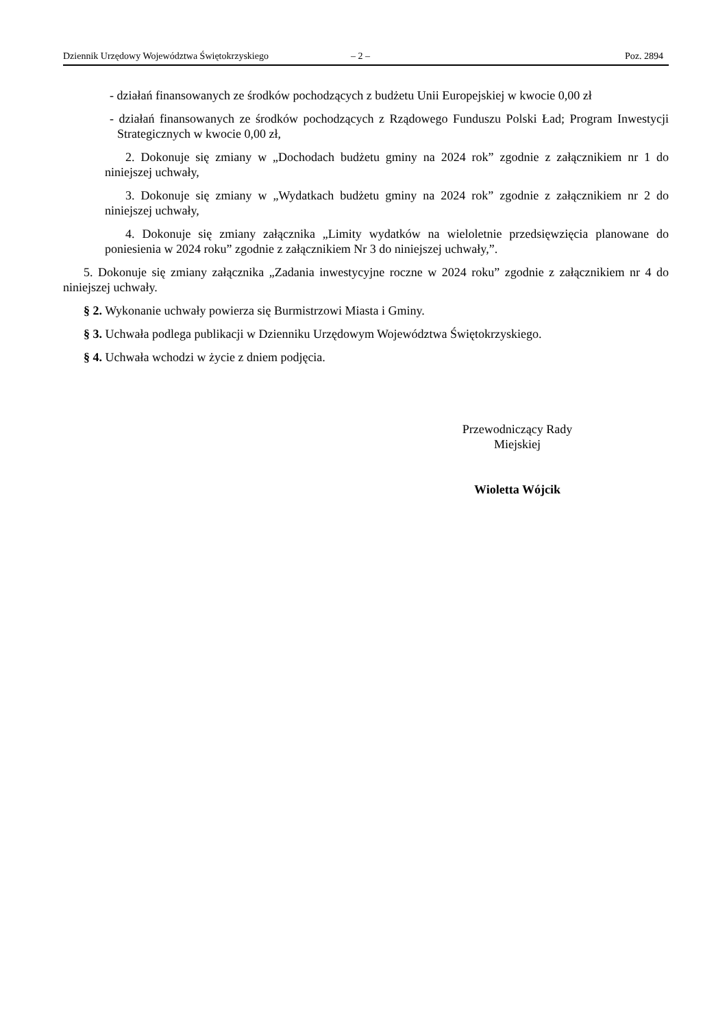Dziennik Urzędowy Województwa Świętokrzyskiego – 2 – Poz. 2894
- działań finansowanych ze środków pochodzących z budżetu Unii Europejskiej w kwocie 0,00 zł
- działań finansowanych ze środków pochodzących z Rządowego Funduszu Polski Ład; Program Inwestycji Strategicznych w kwocie 0,00 zł,
2. Dokonuje się zmiany w „Dochodach budżetu gminy na 2024 rok” zgodnie z załącznikiem nr 1 do niniejszej uchwały,
3. Dokonuje się zmiany w „Wydatkach budżetu gminy na 2024 rok” zgodnie z załącznikiem nr 2 do niniejszej uchwały,
4. Dokonuje się zmiany załącznika „Limity wydatków na wieloletnie przedsięwzięcia planowane do poniesienia w 2024 roku” zgodnie z załącznikiem Nr 3 do niniejszej uchwały,”.
5. Dokonuje się zmiany załącznika „Zadania inwestycyjne roczne w 2024 roku” zgodnie z załącznikiem nr 4 do niniejszej uchwały.
§ 2. Wykonanie uchwały powierza się Burmistrzowi Miasta i Gminy.
§ 3. Uchwała podlega publikacji w Dzienniku Urzędowym Województwa Świętokrzyskiego.
§ 4. Uchwała wchodzi w życie z dniem podjęcia.
Przewodniczący Rady
Miejskiej
Wioletta Wójcik